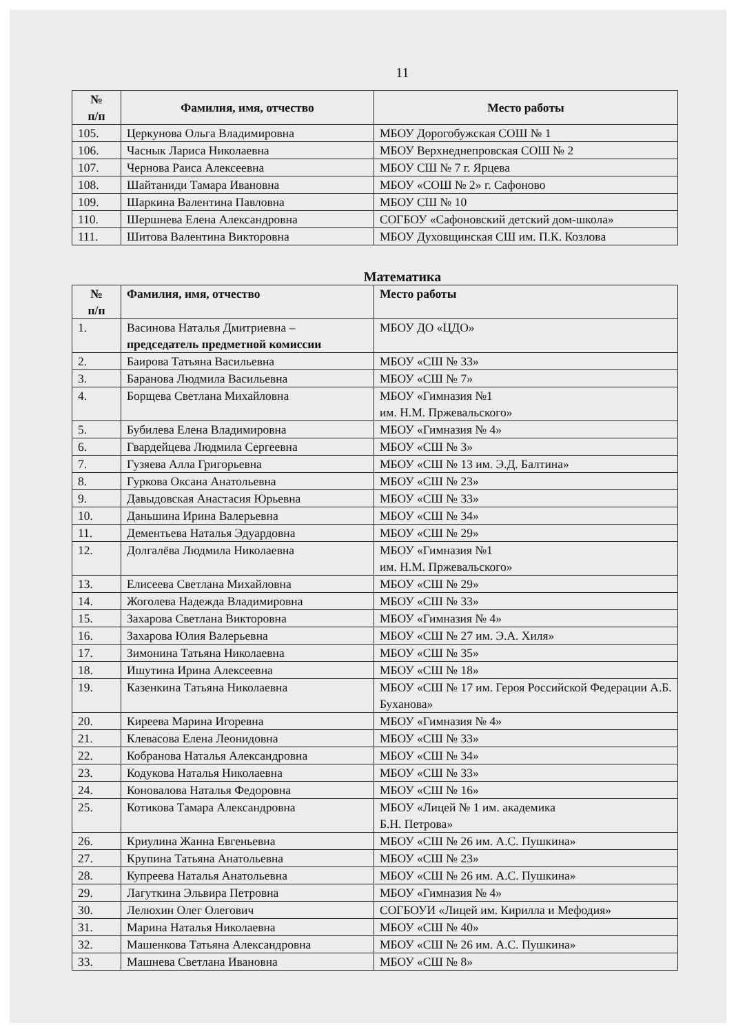11
| № п/п | Фамилия, имя, отчество | Место работы |
| --- | --- | --- |
| 105. | Церкунова Ольга Владимировна | МБОУ Дорогобужская СОШ № 1 |
| 106. | Часнык Лариса Николаевна | МБОУ Верхнеднепровская СОШ № 2 |
| 107. | Чернова Раиса Алексеевна | МБОУ СШ № 7 г. Ярцева |
| 108. | Шайтаниди Тамара Ивановна | МБОУ «СОШ № 2» г. Сафоново |
| 109. | Шаркина Валентина Павловна | МБОУ СШ № 10 |
| 110. | Шершнева Елена Александровна | СОГБОУ «Сафоновский детский дом-школа» |
| 111. | Шитова Валентина Викторовна | МБОУ Духовщинская СШ им. П.К. Козлова |
Математика
| № п/п | Фамилия, имя, отчество | Место работы |
| --- | --- | --- |
| 1. | Васинова Наталья Дмитриевна – председатель предметной комиссии | МБОУ ДО «ЦДО» |
| 2. | Баирова Татьяна Васильевна | МБОУ «СШ № 33» |
| 3. | Баранова Людмила Васильевна | МБОУ «СШ № 7» |
| 4. | Борщева Светлана Михайловна | МБОУ «Гимназия №1 им. Н.М. Пржевальского» |
| 5. | Бубилева Елена Владимировна | МБОУ «Гимназия № 4» |
| 6. | Гвардейцева Людмила Сергеевна | МБОУ «СШ № 3» |
| 7. | Гузяева Алла Григорьевна | МБОУ «СШ № 13 им. Э.Д. Балтина» |
| 8. | Гуркова Оксана Анатольевна | МБОУ «СШ № 23» |
| 9. | Давыдовская Анастасия Юрьевна | МБОУ «СШ № 33» |
| 10. | Даньшина Ирина Валерьевна | МБОУ «СШ № 34» |
| 11. | Дементьева Наталья Эдуардовна | МБОУ «СШ № 29» |
| 12. | Долгалёва Людмила Николаевна | МБОУ «Гимназия №1 им. Н.М. Пржевальского» |
| 13. | Елисеева Светлана Михайловна | МБОУ «СШ № 29» |
| 14. | Жоголева Надежда Владимировна | МБОУ «СШ № 33» |
| 15. | Захарова Светлана Викторовна | МБОУ «Гимназия № 4» |
| 16. | Захарова Юлия Валерьевна | МБОУ «СШ № 27 им. Э.А. Хиля» |
| 17. | Зимонина Татьяна Николаевна | МБОУ «СШ № 35» |
| 18. | Ишутина Ирина Алексеевна | МБОУ «СШ № 18» |
| 19. | Казенкина Татьяна Николаевна | МБОУ «СШ № 17 им. Героя Российской Федерации А.Б. Буханова» |
| 20. | Киреева Марина Игоревна | МБОУ «Гимназия № 4» |
| 21. | Клевасова Елена Леонидовна | МБОУ «СШ № 33» |
| 22. | Кобранова Наталья Александровна | МБОУ «СШ № 34» |
| 23. | Кодукова Наталья Николаевна | МБОУ «СШ № 33» |
| 24. | Коновалова Наталья Федоровна | МБОУ «СШ № 16» |
| 25. | Котикова Тамара Александровна | МБОУ «Лицей № 1 им. академика Б.Н. Петрова» |
| 26. | Криулина Жанна Евгеньевна | МБОУ «СШ № 26 им. А.С. Пушкина» |
| 27. | Крупина Татьяна Анатольевна | МБОУ «СШ № 23» |
| 28. | Купреева Наталья Анатольевна | МБОУ «СШ № 26 им. А.С. Пушкина» |
| 29. | Лагуткина Эльвира Петровна | МБОУ «Гимназия № 4» |
| 30. | Лелюхин Олег Олегович | СОГБОУИ «Лицей им. Кирилла и Мефодия» |
| 31. | Марина Наталья Николаевна | МБОУ «СШ № 40» |
| 32. | Машенкова Татьяна Александровна | МБОУ «СШ № 26 им. А.С. Пушкина» |
| 33. | Машнева Светлана Ивановна | МБОУ «СШ № 8» |